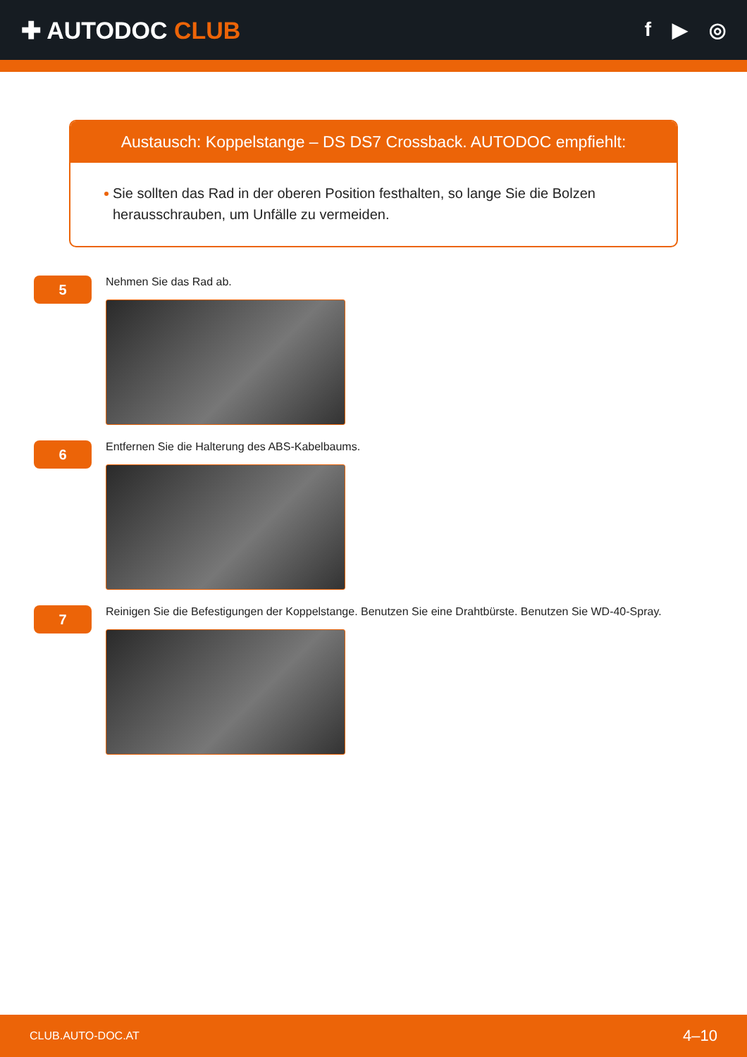✚ AUTODOC CLUB
f ▶ ◎
Austausch: Koppelstange – DS DS7 Crossback. AUTODOC empfiehlt:
Sie sollten das Rad in der oberen Position festhalten, so lange Sie die Bolzen herausschrauben, um Unfälle zu vermeiden.
5
Nehmen Sie das Rad ab.
6
Entfernen Sie die Halterung des ABS-Kabelbaums.
7
Reinigen Sie die Befestigungen der Koppelstange. Benutzen Sie eine Drahtbürste. Benutzen Sie WD-40-Spray.
CLUB.AUTO-DOC.AT 4–10